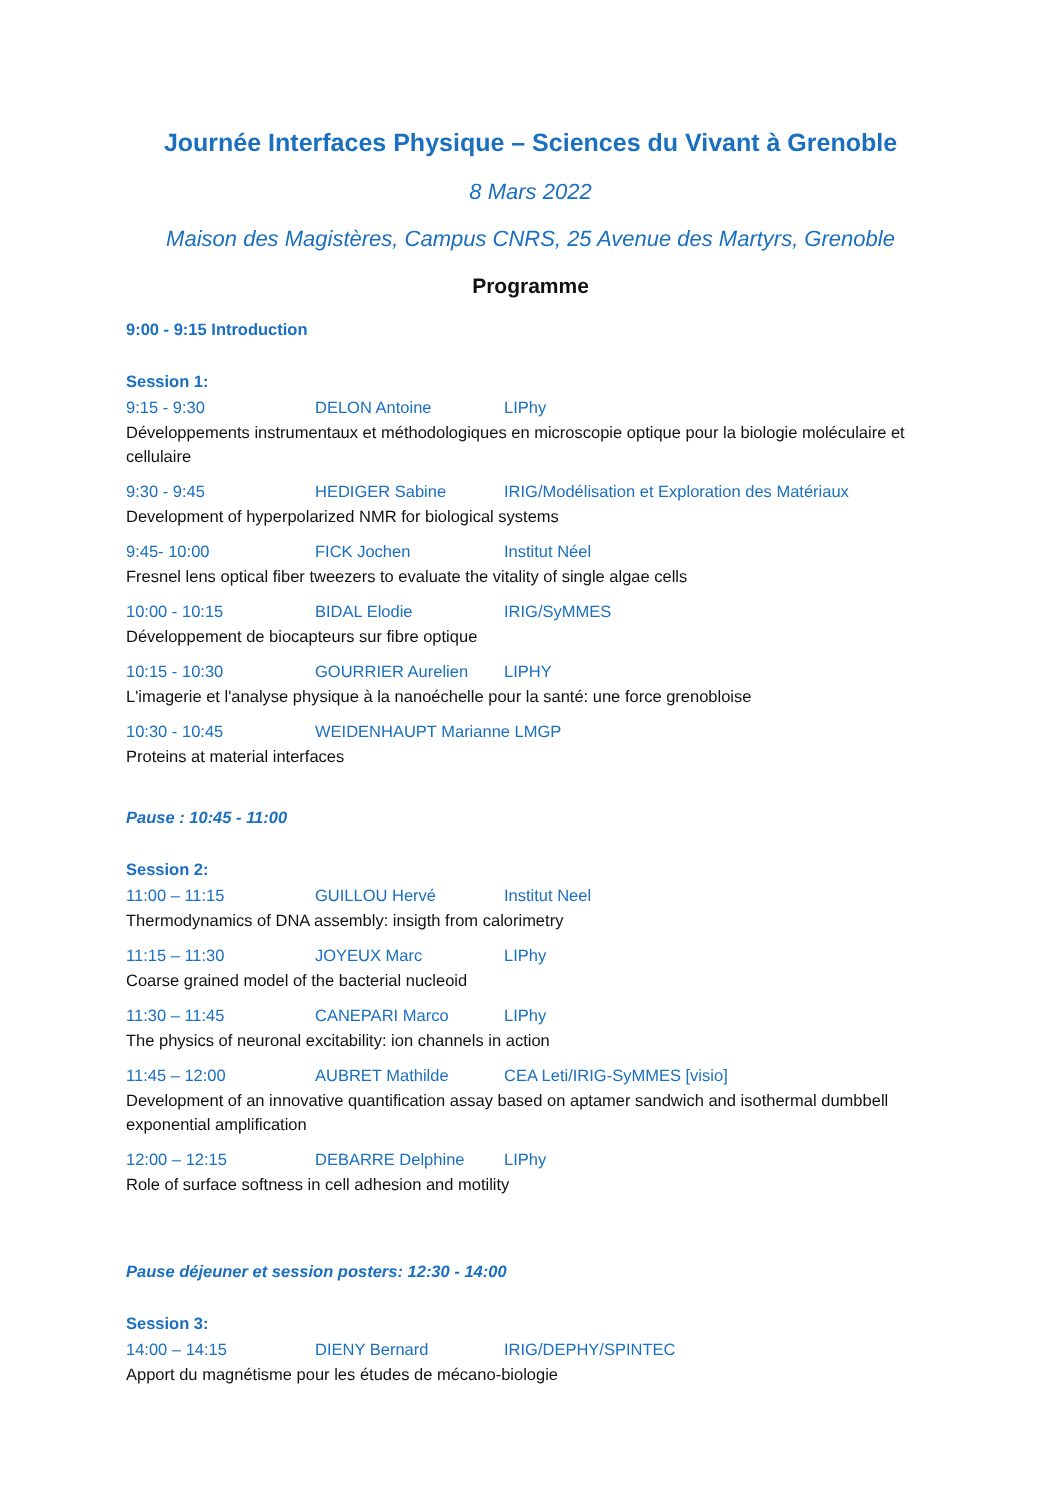Journée Interfaces Physique – Sciences du Vivant à Grenoble
8 Mars 2022
Maison des Magistères, Campus CNRS, 25 Avenue des Martyrs, Grenoble
Programme
9:00 - 9:15 Introduction
Session 1:
9:15 - 9:30 DELON Antoine LIPhy
Développements instrumentaux et méthodologiques en microscopie optique pour la biologie moléculaire et cellulaire
9:30 - 9:45 HEDIGER Sabine IRIG/Modélisation et Exploration des Matériaux
Development of hyperpolarized NMR for biological systems
9:45- 10:00 FICK Jochen Institut Néel
Fresnel lens optical fiber tweezers to evaluate the vitality of single algae cells
10:00 - 10:15 BIDAL Elodie IRIG/SyMMES
Développement de biocapteurs sur fibre optique
10:15 - 10:30 GOURRIER Aurelien LIPHY
L'imagerie et l'analyse physique à la nanoéchelle pour la santé: une force grenobloise
10:30 - 10:45 WEIDENHAUPT Marianne LMGP
Proteins at material interfaces
Pause : 10:45 - 11:00
Session 2:
11:00 – 11:15 GUILLOU Hervé Institut Neel
Thermodynamics of DNA assembly: insigth from calorimetry
11:15 – 11:30 JOYEUX Marc LIPhy
Coarse grained model of the bacterial nucleoid
11:30 – 11:45 CANEPARI Marco LIPhy
The physics of neuronal excitability: ion channels in action
11:45 – 12:00 AUBRET Mathilde CEA Leti/IRIG-SyMMES [visio]
Development of an innovative quantification assay based on aptamer sandwich and isothermal dumbbell exponential amplification
12:00 – 12:15 DEBARRE Delphine LIPhy
Role of surface softness in cell adhesion and motility
Pause déjeuner et session posters: 12:30 - 14:00
Session 3:
14:00 – 14:15 DIENY Bernard IRIG/DEPHY/SPINTEC
Apport du magnétisme pour les études de mécano-biologie